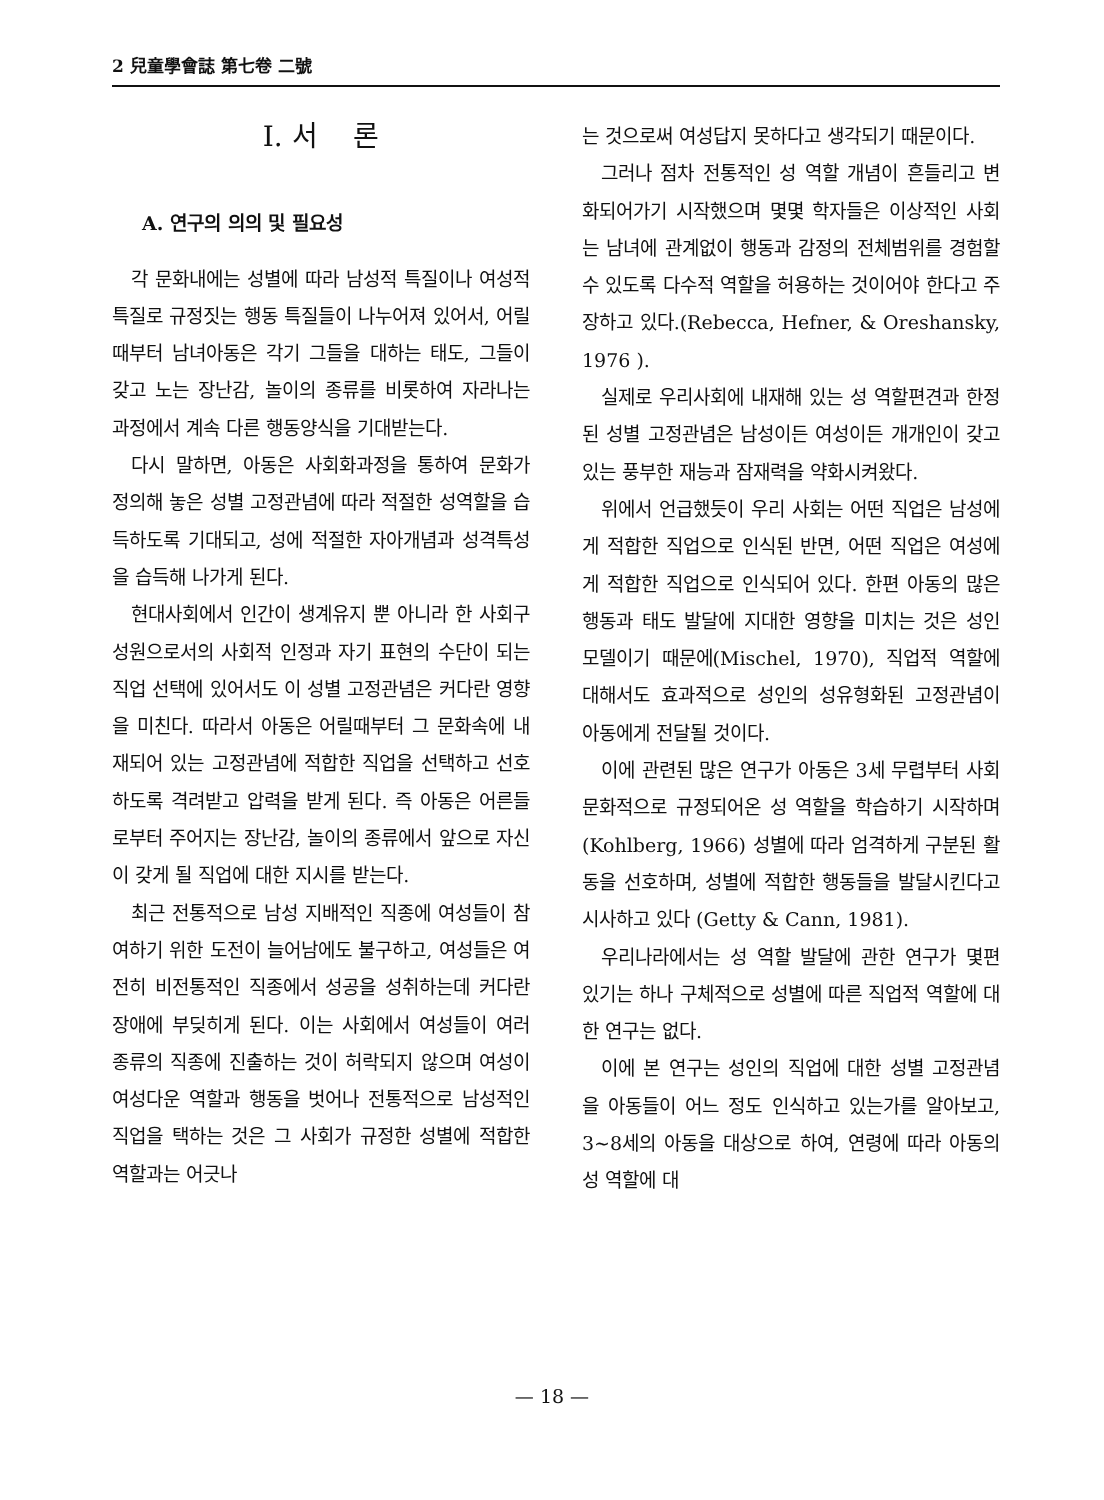2 兒童學會誌 第七卷 二號
I. 서 론
A. 연구의 의의 및 필요성
각 문화내에는 성별에 따라 남성적 특질이나 여성적 특질로 규정짓는 행동 특질들이 나누어져 있어서, 어릴때부터 남녀아동은 각기 그들을 대하는 태도, 그들이 갖고 노는 장난감, 놀이의 종류를 비롯하여 자라나는 과정에서 계속 다른 행동양식을 기대받는다.
다시 말하면, 아동은 사회화과정을 통하여 문화가 정의해 놓은 성별 고정관념에 따라 적절한 성역할을 습득하도록 기대되고, 성에 적절한 자아개념과 성격특성을 습득해 나가게 된다.
현대사회에서 인간이 생계유지 뿐 아니라 한 사회구성원으로서의 사회적 인정과 자기 표현의 수단이 되는 직업 선택에 있어서도 이 성별 고정관념은 커다란 영향을 미친다. 따라서 아동은 어릴때부터 그 문화속에 내재되어 있는 고정관념에 적합한 직업을 선택하고 선호하도록 격려받고 압력을 받게 된다. 즉 아동은 어른들로부터 주어지는 장난감, 놀이의 종류에서 앞으로 자신이 갖게 될 직업에 대한 지시를 받는다.
최근 전통적으로 남성 지배적인 직종에 여성들이 참여하기 위한 도전이 늘어남에도 불구하고, 여성들은 여전히 비전통적인 직종에서 성공을 성취하는데 커다란 장애에 부딪히게 된다. 이는 사회에서 여성들이 여러 종류의 직종에 진출하는 것이 허락되지 않으며 여성이 여성다운 역할과 행동을 벗어나 전통적으로 남성적인 직업을 택하는 것은 그 사회가 규정한 성별에 적합한 역할과는 어긋나
는 것으로써 여성답지 못하다고 생각되기 때문이다.
그러나 점차 전통적인 성 역할 개념이 흔들리고 변화되어가기 시작했으며 몇몇 학자들은 이상적인 사회는 남녀에 관계없이 행동과 감정의 전체범위를 경험할 수 있도록 다수적 역할을 허용하는 것이어야 한다고 주장하고 있다.(Rebecca, Hefner, & Oreshansky, 1976 ).
실제로 우리사회에 내재해 있는 성 역할편견과 한정된 성별 고정관념은 남성이든 여성이든 개개인이 갖고 있는 풍부한 재능과 잠재력을 약화시켜왔다.
위에서 언급했듯이 우리 사회는 어떤 직업은 남성에게 적합한 직업으로 인식된 반면, 어떤 직업은 여성에게 적합한 직업으로 인식되어 있다. 한편 아동의 많은 행동과 태도 발달에 지대한 영향을 미치는 것은 성인 모델이기 때문에(Mischel, 1970), 직업적 역할에 대해서도 효과적으로 성인의 성유형화된 고정관념이 아동에게 전달될 것이다.
이에 관련된 많은 연구가 아동은 3세 무렵부터 사회문화적으로 규정되어온 성 역할을 학습하기 시작하며(Kohlberg, 1966) 성별에 따라 엄격하게 구분된 활동을 선호하며, 성별에 적합한 행동들을 발달시킨다고 시사하고 있다 (Getty & Cann, 1981).
우리나라에서는 성 역할 발달에 관한 연구가 몇편 있기는 하나 구체적으로 성별에 따른 직업적 역할에 대한 연구는 없다.
이에 본 연구는 성인의 직업에 대한 성별 고정관념을 아동들이 어느 정도 인식하고 있는가를 알아보고, 3~8세의 아동을 대상으로 하여, 연령에 따라 아동의 성 역할에 대
— 18 —